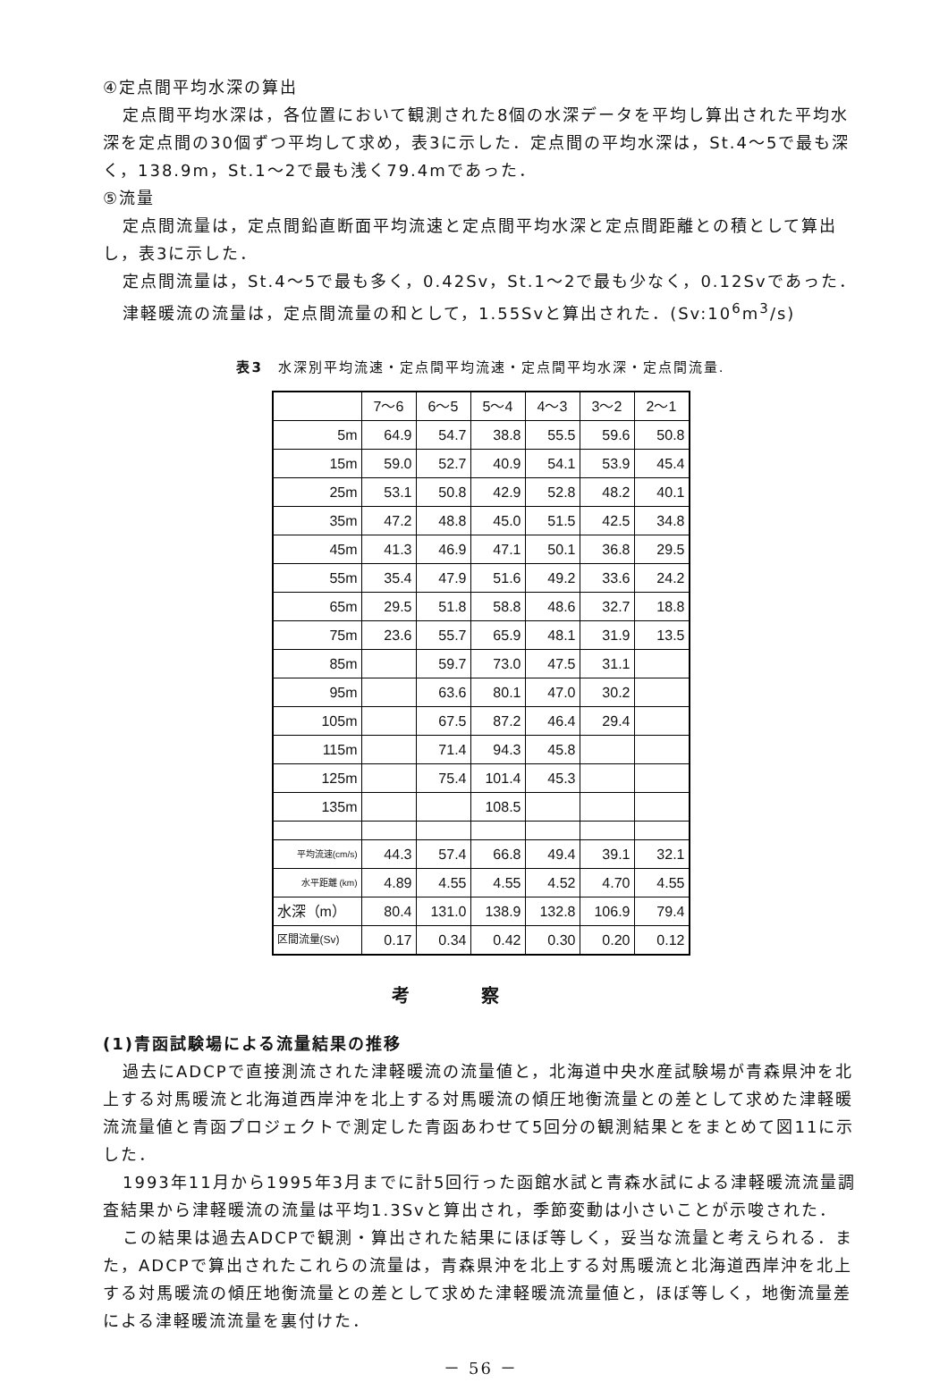④定点間平均水深の算出
定点間平均水深は，各位置において観測された8個の水深データを平均し算出された平均水深を定点間の30個ずつ平均して求め，表3に示した．定点間の平均水深は，St.4～5で最も深く，138.9m，St.1～2で最も浅く79.4mであった．
⑤流量
定点間流量は，定点間鉛直断面平均流速と定点間平均水深と定点間距離との積として算出し，表3に示した．
定点間流量は，St.4～5で最も多く，0.42Sv，St.1～2で最も少なく，0.12Svであった．
津軽暖流の流量は，定点間流量の和として，1.55Svと算出された．(Sv:10<sup>6</sup>m<sup>3</sup>/s)
表3　水深別平均流速・定点間平均流速・定点間平均水深・定点間流量.
| | 7～6 | 6～5 | 5～4 | 4～3 | 3～2 | 2～1 |
| --- | --- | --- | --- | --- | --- | --- |
| 5m | 64.9 | 54.7 | 38.8 | 55.5 | 59.6 | 50.8 |
| 15m | 59.0 | 52.7 | 40.9 | 54.1 | 53.9 | 45.4 |
| 25m | 53.1 | 50.8 | 42.9 | 52.8 | 48.2 | 40.1 |
| 35m | 47.2 | 48.8 | 45.0 | 51.5 | 42.5 | 34.8 |
| 45m | 41.3 | 46.9 | 47.1 | 50.1 | 36.8 | 29.5 |
| 55m | 35.4 | 47.9 | 51.6 | 49.2 | 33.6 | 24.2 |
| 65m | 29.5 | 51.8 | 58.8 | 48.6 | 32.7 | 18.8 |
| 75m | 23.6 | 55.7 | 65.9 | 48.1 | 31.9 | 13.5 |
| 85m | | 59.7 | 73.0 | 47.5 | 31.1 | |
| 95m | | 63.6 | 80.1 | 47.0 | 30.2 | |
| 105m | | 67.5 | 87.2 | 46.4 | 29.4 | |
| 115m | | 71.4 | 94.3 | 45.8 | | |
| 125m | | 75.4 | 101.4 | 45.3 | | |
| 135m | | | 108.5 | | | |
| 平均流速(cm/s) | 44.3 | 57.4 | 66.8 | 49.4 | 39.1 | 32.1 |
| 水平距離 (km) | 4.89 | 4.55 | 4.55 | 4.52 | 4.70 | 4.55 |
| 水深（m） | 80.4 | 131.0 | 138.9 | 132.8 | 106.9 | 79.4 |
| 区間流量(Sv) | 0.17 | 0.34 | 0.42 | 0.30 | 0.20 | 0.12 |
考察
(1)青函試験場による流量結果の推移
過去にADCPで直接測流された津軽暖流の流量値と，北海道中央水産試験場が青森県沖を北上する対馬暖流と北海道西岸沖を北上する対馬暖流の傾圧地衡流量との差として求めた津軽暖流流量値と青函プロジェクトで測定した青函あわせて5回分の観測結果とをまとめて図11に示した．
1993年11月から1995年3月までに計5回行った函館水試と青森水試による津軽暖流流量調査結果から津軽暖流の流量は平均1.3Svと算出され，季節変動は小さいことが示唆された．
この結果は過去ADCPで観測・算出された結果にほぼ等しく，妥当な流量と考えられる．また，ADCPで算出されたこれらの流量は，青森県沖を北上する対馬暖流と北海道西岸沖を北上する対馬暖流の傾圧地衡流量との差として求めた津軽暖流流量値と，ほぼ等しく，地衡流量差による津軽暖流流量を裏付けた．
－ 56 －